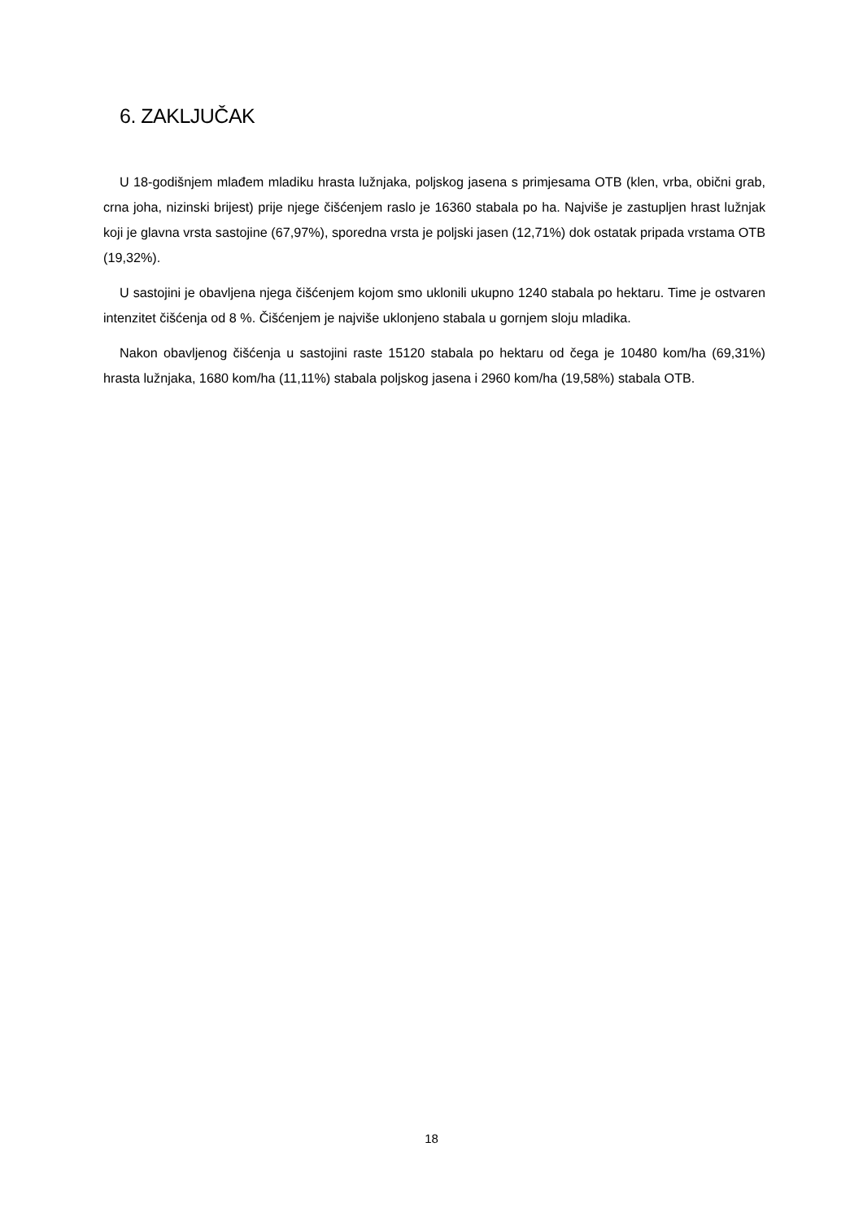6. ZAKLJUČAK
U 18-godišnjem mlađem mladiku hrasta lužnjaka, poljskog jasena s primjesama OTB (klen, vrba, obični grab, crna joha, nizinski brijest) prije njege čišćenjem raslo je 16360 stabala po ha. Najviše je zastupljen hrast lužnjak koji je glavna vrsta sastojine (67,97%), sporedna vrsta je poljski jasen (12,71%) dok ostatak pripada vrstama OTB (19,32%).
U sastojini je obavljena njega čišćenjem kojom smo uklonili ukupno 1240 stabala po hektaru. Time je ostvaren intenzitet čišćenja od 8 %. Čišćenjem je najviše uklonjeno stabala u gornjem sloju mladika.
Nakon obavljenog čišćenja u sastojini raste 15120 stabala po hektaru od čega je 10480 kom/ha (69,31%) hrasta lužnjaka, 1680 kom/ha (11,11%) stabala poljskog jasena i 2960 kom/ha (19,58%) stabala OTB.
18